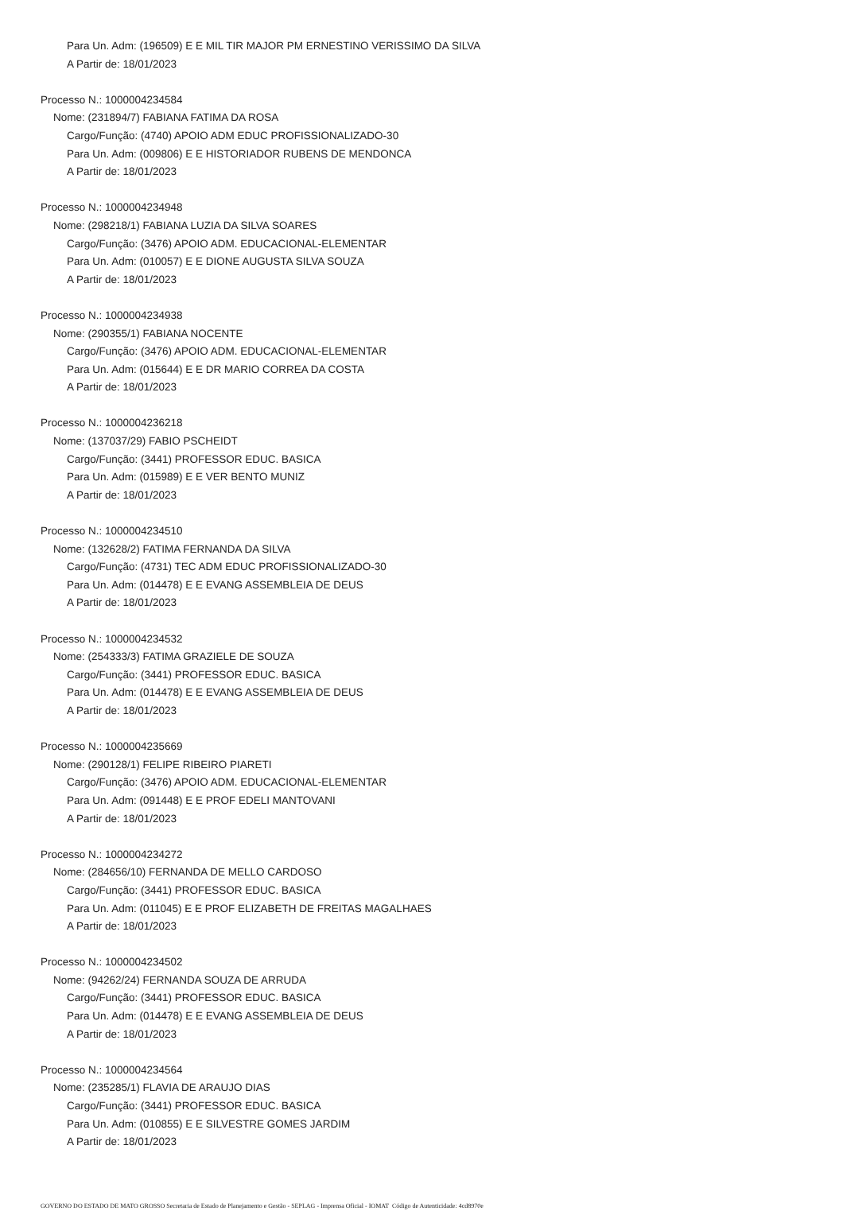Para Un. Adm: (196509) E E MIL TIR MAJOR PM ERNESTINO VERISSIMO DA SILVA
A Partir de: 18/01/2023
Processo N.: 1000004234584
Nome: (231894/7) FABIANA FATIMA DA ROSA
Cargo/Função: (4740) APOIO ADM EDUC PROFISSIONALIZADO-30
Para Un. Adm: (009806) E E HISTORIADOR RUBENS DE MENDONCA
A Partir de: 18/01/2023
Processo N.: 1000004234948
Nome: (298218/1) FABIANA LUZIA DA SILVA SOARES
Cargo/Função: (3476) APOIO ADM. EDUCACIONAL-ELEMENTAR
Para Un. Adm: (010057) E E DIONE AUGUSTA SILVA SOUZA
A Partir de: 18/01/2023
Processo N.: 1000004234938
Nome: (290355/1) FABIANA NOCENTE
Cargo/Função: (3476) APOIO ADM. EDUCACIONAL-ELEMENTAR
Para Un. Adm: (015644) E E DR MARIO CORREA DA COSTA
A Partir de: 18/01/2023
Processo N.: 1000004236218
Nome: (137037/29) FABIO PSCHEIDT
Cargo/Função: (3441) PROFESSOR EDUC. BASICA
Para Un. Adm: (015989) E E VER BENTO MUNIZ
A Partir de: 18/01/2023
Processo N.: 1000004234510
Nome: (132628/2) FATIMA FERNANDA DA SILVA
Cargo/Função: (4731) TEC ADM EDUC PROFISSIONALIZADO-30
Para Un. Adm: (014478) E E EVANG ASSEMBLEIA DE DEUS
A Partir de: 18/01/2023
Processo N.: 1000004234532
Nome: (254333/3) FATIMA GRAZIELE DE SOUZA
Cargo/Função: (3441) PROFESSOR EDUC. BASICA
Para Un. Adm: (014478) E E EVANG ASSEMBLEIA DE DEUS
A Partir de: 18/01/2023
Processo N.: 1000004235669
Nome: (290128/1) FELIPE RIBEIRO PIARETI
Cargo/Função: (3476) APOIO ADM. EDUCACIONAL-ELEMENTAR
Para Un. Adm: (091448) E E PROF EDELI MANTOVANI
A Partir de: 18/01/2023
Processo N.: 1000004234272
Nome: (284656/10) FERNANDA DE MELLO CARDOSO
Cargo/Função: (3441) PROFESSOR EDUC. BASICA
Para Un. Adm: (011045) E E PROF ELIZABETH DE FREITAS MAGALHAES
A Partir de: 18/01/2023
Processo N.: 1000004234502
Nome: (94262/24) FERNANDA SOUZA DE ARRUDA
Cargo/Função: (3441) PROFESSOR EDUC. BASICA
Para Un. Adm: (014478) E E EVANG ASSEMBLEIA DE DEUS
A Partir de: 18/01/2023
Processo N.: 1000004234564
Nome: (235285/1) FLAVIA DE ARAUJO DIAS
Cargo/Função: (3441) PROFESSOR EDUC. BASICA
Para Un. Adm: (010855) E E SILVESTRE GOMES JARDIM
A Partir de: 18/01/2023
GOVERNO DO ESTADO DE MATO GROSSO Secretaria de Estado de Planejamento e Gestão - SEPLAG - Imprensa Oficial - IOMAT Código de Autenticidade: 4cd8970e